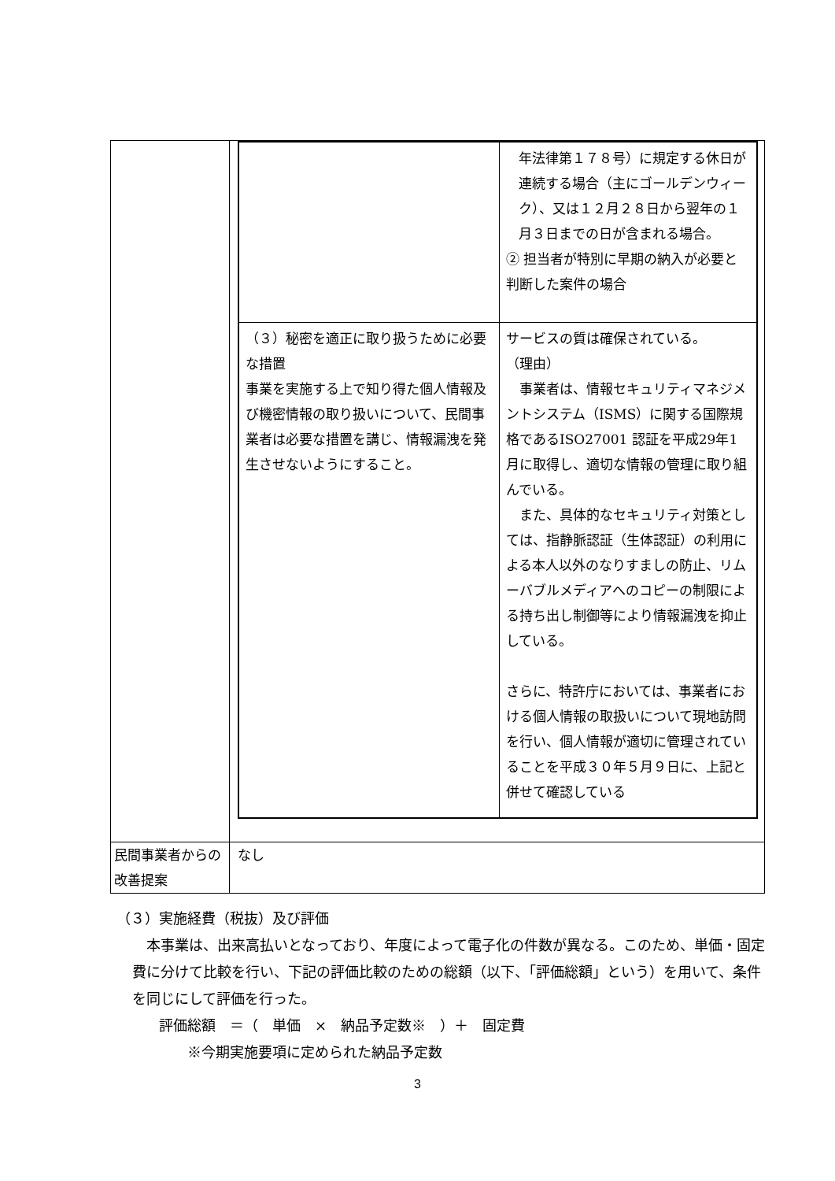| | / / 年法律第１７８号）に規定する休日が連続する場合（主にゴールデンウィーク）、又は１２月２８日から翌年の１月３日までの日が含まれる場合。 ② 担当者が特別に早期の納入が必要と判断した案件の場合 / / （３）秘密を適正に取り扱うために必要な措置 事業を実施する上で知り得た個人情報及び機密情報の取り扱いについて、民間事業者は必要な措置を講じ、情報漏洩を発生させないようにすること。 / サービスの質は確保されている。 （理由） 事業者は、情報セキュリティマネジメントシステム（ISMS）に関する国際規格であるISO27001 認証を平成29年1月に取得し、適切な情報の管理に取り組んでいる。 また、具体的なセキュリティ対策としては、指静脈認証（生体認証）の利用による本人以外のなりすましの防止、リムーバブルメディアへのコピーの制限による持ち出し制御等により情報漏洩を抑止している。 さらに、特許庁においては、事業者における個人情報の取扱いについて現地訪問を行い、個人情報が適切に管理されていることを平成３０年５月９日に、上記と併せて確認している / |
| 民間事業者からの改善提案 | なし |
（３）実施経費（税抜）及び評価
　本事業は、出来高払いとなっており、年度によって電子化の件数が異なる。このため、単価・固定費に分けて比較を行い、下記の評価比較のための総額（以下、「評価総額」という）を用いて、条件を同じにして評価を行った。
評価総額　＝（　単価　×　納品予定数※　）＋　固定費
※今期実施要項に定められた納品予定数
3